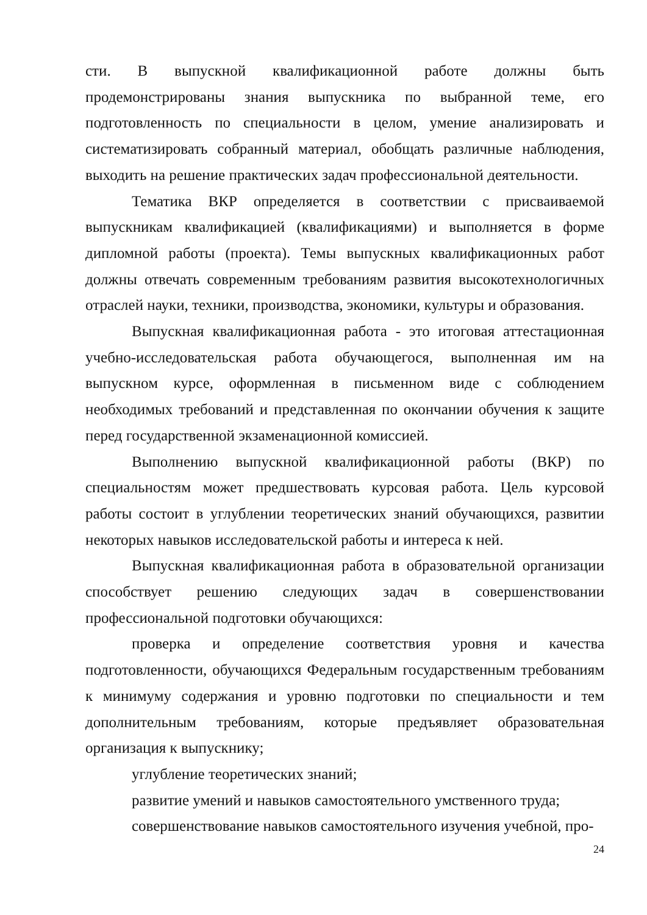сти. В выпускной квалификационной работе должны быть продемонстрированы знания выпускника по выбранной теме, его подготовленность по специальности в целом, умение анализировать и систематизировать собранный материал, обобщать различные наблюдения, выходить на решение практических задач профессиональной деятельности.
Тематика ВКР определяется в соответствии с присваиваемой выпускникам квалификацией (квалификациями) и выполняется в форме дипломной работы (проекта). Темы выпускных квалификационных работ должны отвечать современным требованиям развития высокотехнологичных отраслей науки, техники, производства, экономики, культуры и образования.
Выпускная квалификационная работа - это итоговая аттестационная учебно-исследовательская работа обучающегося, выполненная им на выпускном курсе, оформленная в письменном виде с соблюдением необходимых требований и представленная по окончании обучения к защите перед государственной экзаменационной комиссией.
Выполнению выпускной квалификационной работы (ВКР) по специальностям может предшествовать курсовая работа. Цель курсовой работы состоит в углублении теоретических знаний обучающихся, развитии некоторых навыков исследовательской работы и интереса к ней.
Выпускная квалификационная работа в образовательной организации способствует решению следующих задач в совершенствовании профессиональной подготовки обучающихся:
проверка и определение соответствия уровня и качества подготовленности, обучающихся Федеральным государственным требованиям к минимуму содержания и уровню подготовки по специальности и тем дополнительным требованиям, которые предъявляет образовательная организация к выпускнику;
углубление теоретических знаний;
развитие умений и навыков самостоятельного умственного труда;
совершенствование навыков самостоятельного изучения учебной, про-
24